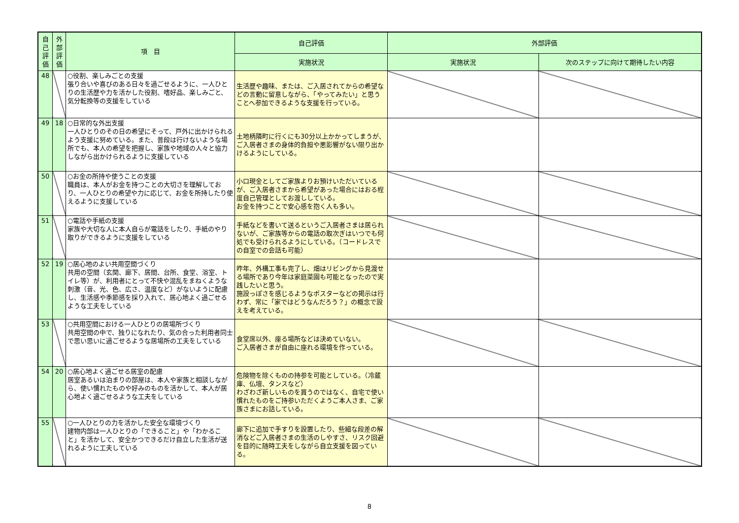| 自己評価 | 外部評価 | 項 目 | 自己評価 | 外部評価 | |
| --- | --- | --- | --- | --- | --- |
| | | | 実施状況 | 実施状況 | 次のステップに向けて期待したい内容 |
| 48 | | ○役割、楽しみごとの支援 張り合いや喜びのある日々を過ごせるように、一人ひとりの生活歴や力を活かした役割、嗜好品、楽しみごと、気分転換等の支援をしている | 生活歴や趣味、または、ご入居されてからの希望などの言動に留意しながら、「やってみたい」と思うことへ参加できるような支援を行っている。 | | |
| 49 | 18 | ○日常的な外出支援 一人ひとりのその日の希望にそって、戸外に出かけられるよう支援に努めている。また、普段は行けないような場所でも、本人の希望を把握し、家族や地域の人々と協力しながら出かけられるように支援している | 土地柄隣町に行くにも30分以上かかってしまうが、ご入居者さまの身体的負担や悪影響がない限り出かけるようにしている。 | | |
| 50 | | ○お金の所持や使うことの支援 職員は、本人がお金を持つことの大切さを理解しており、一人ひとりの希望や力に応じて、お金を所持したり使えるように支援している | 小口現金としてご家族よりお預けいただいているが、ご入居者さまから希望があった場合にはおる程度自己管理としてお渡ししている。 お金を持つことで安心感を抱く人も多い。 | | |
| 51 | | ○電話や手紙の支援 家族や大切な人に本人自らが電話をしたり、手紙のやり取りができるように支援をしている | 手紙などを書いて送るというご入居者さまは居られないが、ご家族等からの電話の取次ぎはいつでも何処でも受けられるようにしている。（コードレスでの自室での会話も可能） | | |
| 52 | 19 | ○居心地のよい共用空間づくり 共用の空間（玄関、廊下、居間、台所、食堂、浴室、トイレ等）が、利用者にとって不快や混乱をまねくような刺激（音、光、色、広さ、温度など）がないように配慮し、生活感や季節感を採り入れて、居心地よく過ごせるような工夫をしている | 昨年、外構工事も完了し、畑はリビングから見渡せる場所であり今年は家庭菜園も可能となったので実践したいと思う。 施設っぽさを感じるようなポスターなどの掲示は行わず、常に「家ではどうなんだろう？」の概念で設えを考えている。 | | |
| 53 | | ○共用空間における一人ひとりの居場所づくり 共用空間の中で、独りになれたり、気の合った利用者同士で思い思いに過ごせるような居場所の工夫をしている | 食堂席以外、座る場所などは決めていない。 ご入居者さまが自由に座れる環境を作っている。 | | |
| 54 | 20 | ○居心地よく過ごせる居室の配慮 居室あるいは泊まりの部屋は、本人や家族と相談しながら、使い慣れたものや好みのものを活かして、本人が居心地よく過ごせるような工夫をしている | 危険物を除くものの持参を可能としている。（冷蔵庫、仏壇、タンスなど） わざわざ新しいものを買うのではなく、自宅で使い慣れたものをご持参いただくようご本人さま、ご家族さまにお話している。 | | |
| 55 | | ○一人ひとりの力を活かした安全な環境づくり 建物内部は一人ひとりの「できること」や「わかること」を活かして、安全かつできるだけ自立した生活が送れるように工夫している | 廊下に追加で手すりを設置したり、些細な段差の解消などご入居者さまの生活のしやすさ、リスク回避を目的に随時工夫をしながら自立支援を図っている。 | | |
8